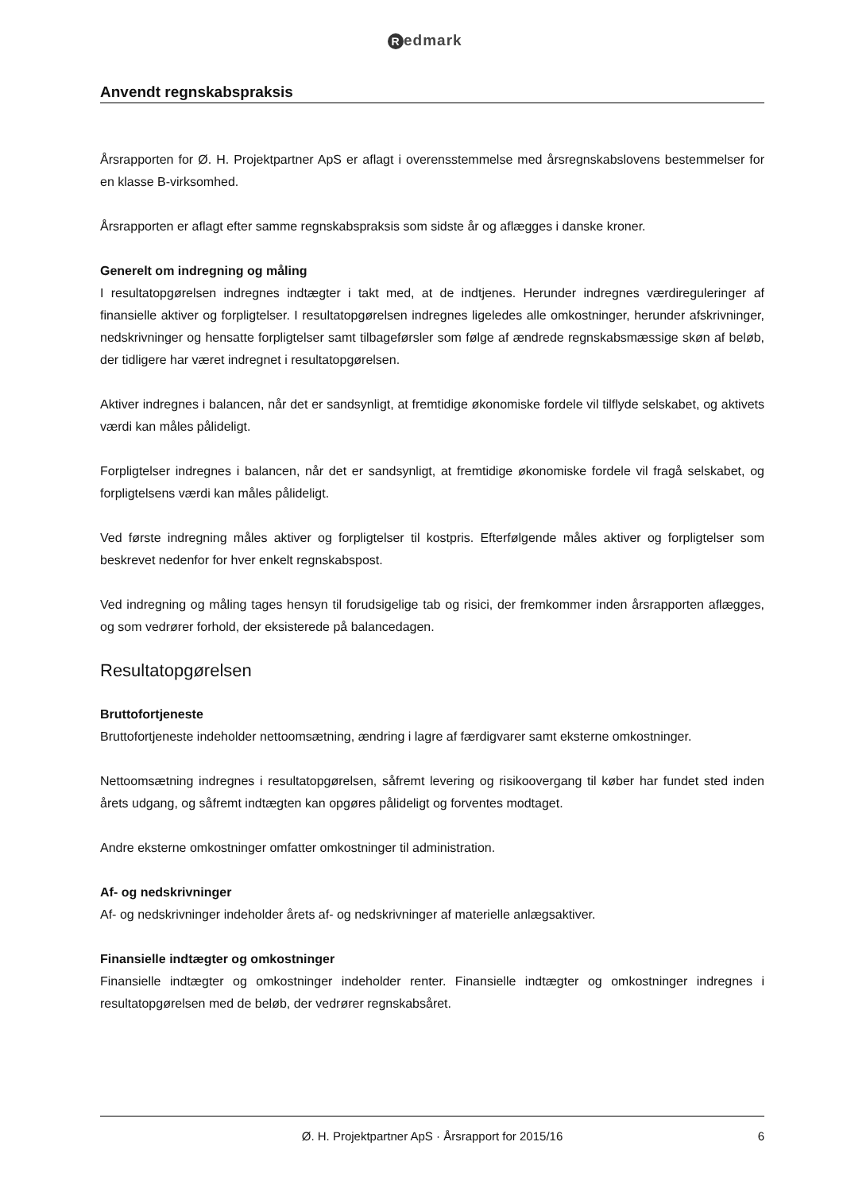Redmark
Anvendt regnskabspraksis
Årsrapporten for Ø. H. Projektpartner ApS er aflagt i overensstemmelse med årsregnskabslovens bestemmelser for en klasse B-virksomhed.
Årsrapporten er aflagt efter samme regnskabspraksis som sidste år og aflægges i danske kroner.
Generelt om indregning og måling
I resultatopgørelsen indregnes indtægter i takt med, at de indtjenes. Herunder indregnes værdireguleringer af finansielle aktiver og forpligtelser. I resultatopgørelsen indregnes ligeledes alle omkostninger, herunder afskrivninger, nedskrivninger og hensatte forpligtelser samt tilbageførsler som følge af ændrede regnskabsmæssige skøn af beløb, der tidligere har været indregnet i resultatopgørelsen.
Aktiver indregnes i balancen, når det er sandsynligt, at fremtidige økonomiske fordele vil tilflyde selskabet, og aktivets værdi kan måles pålideligt.
Forpligtelser indregnes i balancen, når det er sandsynligt, at fremtidige økonomiske fordele vil fragå selskabet, og forpligtelsens værdi kan måles pålideligt.
Ved første indregning måles aktiver og forpligtelser til kostpris. Efterfølgende måles aktiver og forpligtelser som beskrevet nedenfor for hver enkelt regnskabspost.
Ved indregning og måling tages hensyn til forudsigelige tab og risici, der fremkommer inden årsrapporten aflægges, og som vedrører forhold, der eksisterede på balancedagen.
Resultatopgørelsen
Bruttofortjeneste
Bruttofortjeneste indeholder nettoomsætning, ændring i lagre af færdigvarer samt eksterne omkostninger.
Nettoomsætning indregnes i resultatopgørelsen, såfremt levering og risikoovergang til køber har fundet sted inden årets udgang, og såfremt indtægten kan opgøres pålideligt og forventes modtaget.
Andre eksterne omkostninger omfatter omkostninger til administration.
Af- og nedskrivninger
Af- og nedskrivninger indeholder årets af- og nedskrivninger af materielle anlægsaktiver.
Finansielle indtægter og omkostninger
Finansielle indtægter og omkostninger indeholder renter. Finansielle indtægter og omkostninger indregnes i resultatopgørelsen med de beløb, der vedrører regnskabsåret.
Ø. H. Projektpartner ApS · Årsrapport for 2015/16 6